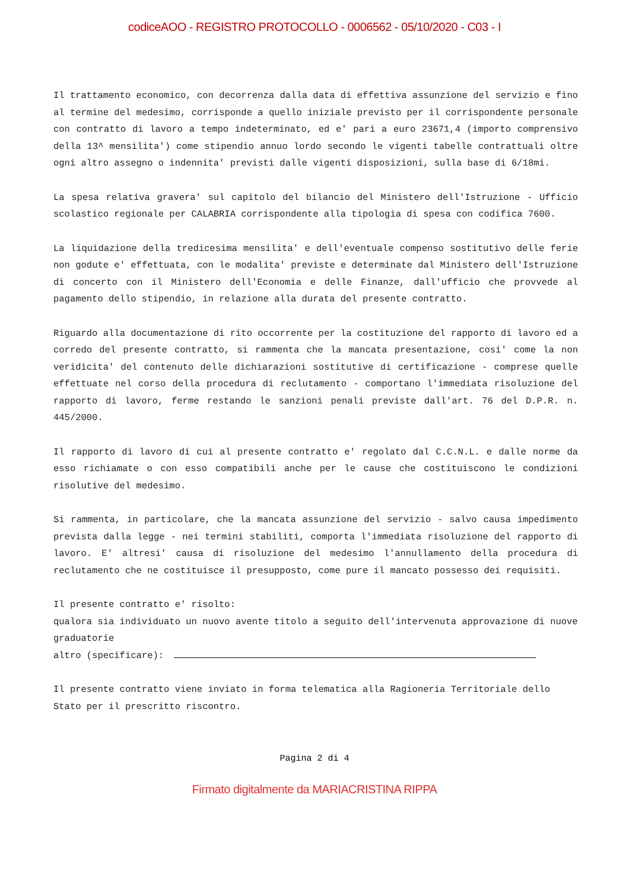codiceAOO - REGISTRO PROTOCOLLO - 0006562 - 05/10/2020 - C03 - I
Il trattamento economico, con decorrenza dalla data di effettiva assunzione del servizio e fino al termine del medesimo, corrisponde a quello iniziale previsto per il corrispondente personale con contratto di lavoro a tempo indeterminato, ed e' pari a euro 23671,4 (importo comprensivo della 13^ mensilita') come stipendio annuo lordo secondo le vigenti tabelle contrattuali oltre ogni altro assegno o indennita' previsti dalle vigenti disposizioni, sulla base di 6/18mi.
La spesa relativa gravera' sul capitolo del bilancio del Ministero dell'Istruzione - Ufficio scolastico regionale per CALABRIA corrispondente alla tipologia di spesa con codifica 7600.
La liquidazione della tredicesima mensilita' e dell'eventuale compenso sostitutivo delle ferie non godute e' effettuata, con le modalita' previste e determinate dal Ministero dell'Istruzione di concerto con il Ministero dell'Economia e delle Finanze, dall'ufficio che provvede al pagamento dello stipendio, in relazione alla durata del presente contratto.
Riguardo alla documentazione di rito occorrente per la costituzione del rapporto di lavoro ed a corredo del presente contratto, si rammenta che la mancata presentazione, cosi' come la non veridicita' del contenuto delle dichiarazioni sostitutive di certificazione - comprese quelle effettuate nel corso della procedura di reclutamento - comportano l'immediata risoluzione del rapporto di lavoro, ferme restando le sanzioni penali previste dall'art. 76 del D.P.R. n. 445/2000.
Il rapporto di lavoro di cui al presente contratto e' regolato dal C.C.N.L. e dalle norme da esso richiamate o con esso compatibili anche per le cause che costituiscono le condizioni risolutive del medesimo.
Si rammenta, in particolare, che la mancata assunzione del servizio - salvo causa impedimento prevista dalla legge - nei termini stabiliti, comporta l'immediata risoluzione del rapporto di lavoro. E' altresi' causa di risoluzione del medesimo l'annullamento della procedura di reclutamento che ne costituisce il presupposto, come pure il mancato possesso dei requisiti.
Il presente contratto e' risolto:
qualora sia individuato un nuovo avente titolo a seguito dell'intervenuta approvazione di nuove graduatorie
altro (specificare):
Il presente contratto viene inviato in forma telematica alla Ragioneria Territoriale dello Stato per il prescritto riscontro.
Pagina 2 di 4
Firmato digitalmente da MARIACRISTINA RIPPA